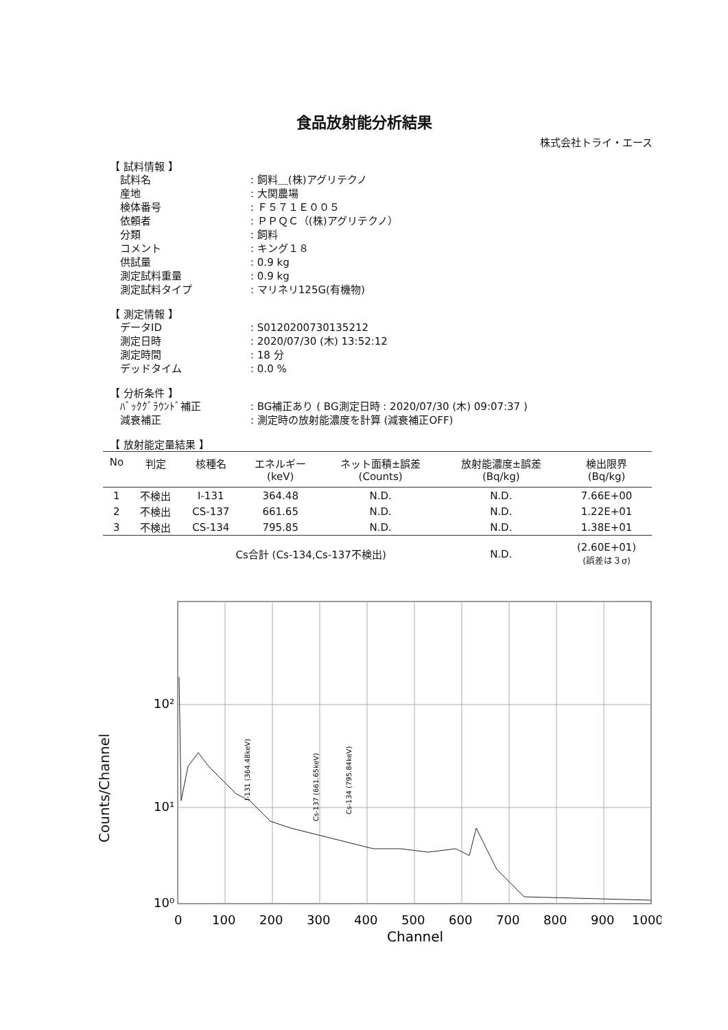食品放射能分析結果
株式会社トライ・エース
【 試料情報 】
試料名: 飼料＿(株)アグリテクノ
産地: 大関農場
検体番号: Ｆ５７１Ｅ００５
依頼者: ＰＰＱＣ（(株)アグリテクノ）
分類: 飼料
コメント: キング１８
供試量: 0.9 kg
測定試料重量: 0.9 kg
測定試料タイプ: マリネリ125G(有機物)
【 測定情報 】
データID: S0120200730135212
測定日時: 2020/07/30 (木) 13:52:12
測定時間: 18 分
デッドタイム: 0.0 %
【 分析条件 】
ﾊﾞｯｸｸﾞﾗｳﾝﾄﾞ補正: BG補正あり ( BG測定日時 : 2020/07/30 (木) 09:07:37 )
減衰補正: 測定時の放射能濃度を計算 (減衰補正OFF)
【 放射能定量結果 】
| No | 判定 | 核種名 | エネルギー (keV) | ネット面積±誤差 (Counts) | 放射能濃度±誤差 (Bq/kg) | 検出限界 (Bq/kg) |
| --- | --- | --- | --- | --- | --- | --- |
| 1 | 不検出 | I-131 | 364.48 | N.D. | N.D. | 7.66E+00 |
| 2 | 不検出 | CS-137 | 661.65 | N.D. | N.D. | 1.22E+01 |
| 3 | 不検出 | CS-134 | 795.85 | N.D. | N.D. | 1.38E+01 |
| | | Cs合計 (Cs-134,Cs-137不検出) | | | N.D. | (2.60E+01) (誤差は３σ) |
Counts/Channel
10²
10¹
10⁰
0
100
200
300
400
500
600
700
800
900
1000
Channel
I-131 (364.48keV)
Cs-137 (661.65keV)
Cs-134 (795.84keV)